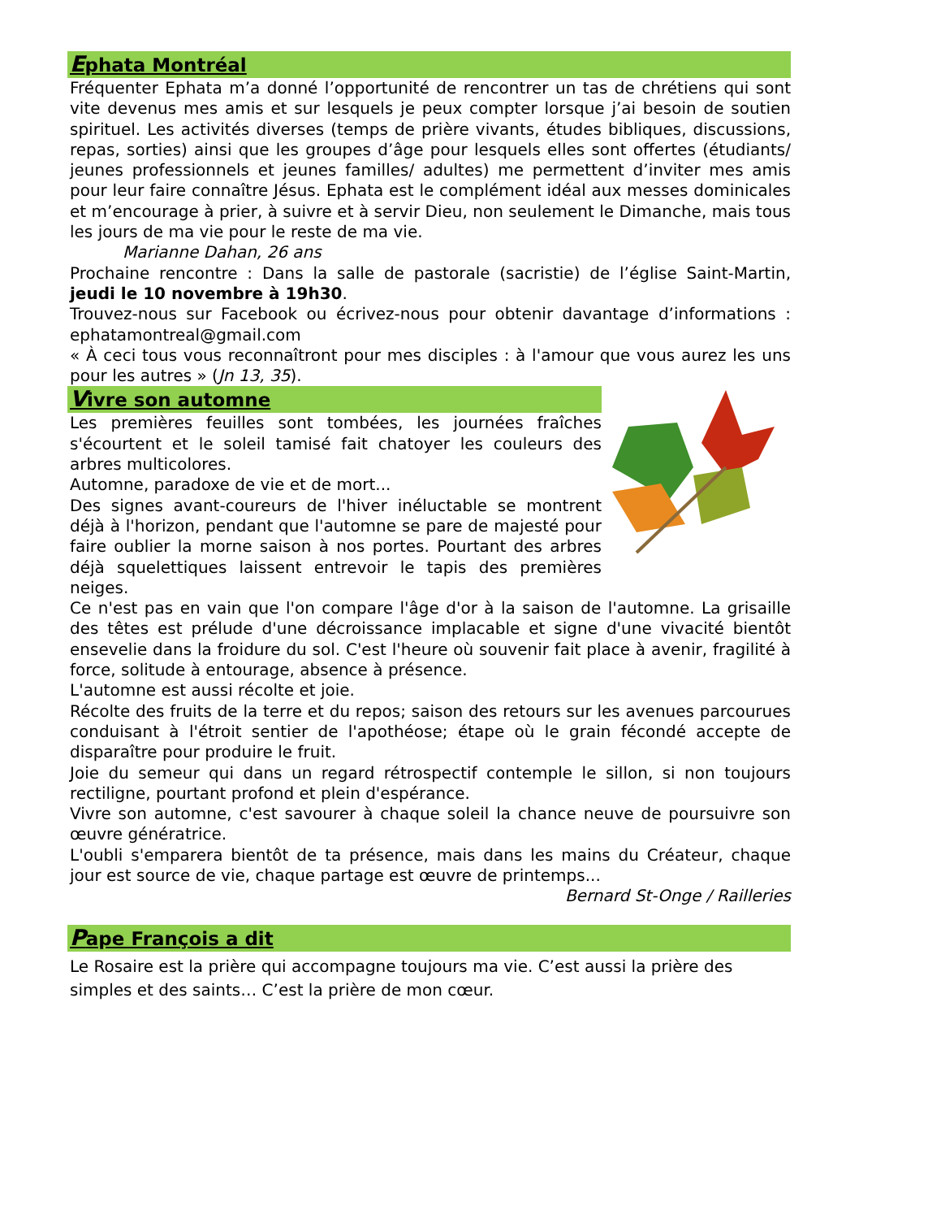Ephata Montréal
Fréquenter Ephata m’a donné l’opportunité de rencontrer un tas de chrétiens qui sont vite devenus mes amis et sur lesquels je peux compter lorsque j’ai besoin de soutien spirituel. Les activités diverses (temps de prière vivants, études bibliques, discussions, repas, sorties) ainsi que les groupes d’âge pour lesquels elles sont offertes (étudiants/ jeunes professionnels et jeunes familles/ adultes) me permettent d’inviter mes amis pour leur faire connaître Jésus. Ephata est le complément idéal aux messes dominicales et m’encourage à prier, à suivre et à servir Dieu, non seulement le Dimanche, mais tous les jours de ma vie pour le reste de ma vie.
Marianne Dahan, 26 ans
Prochaine rencontre : Dans la salle de pastorale (sacristie) de l’église Saint-Martin, jeudi le 10 novembre à 19h30.
Trouvez-nous sur Facebook ou écrivez-nous pour obtenir davantage d’informations : ephatamontreal@gmail.com
« À ceci tous vous reconnaîtront pour mes disciples : à l'amour que vous aurez les uns pour les autres » (Jn 13, 35).
Vivre son automne
Les premières feuilles sont tombées, les journées fraîches s'écourtent et le soleil tamisé fait chatoyer les couleurs des arbres multicolores.
Automne, paradoxe de vie et de mort...
Des signes avant-coureurs de l'hiver inéluctable se montrent déjà à l'horizon, pendant que l'automne se pare de majesté pour faire oublier la morne saison à nos portes. Pourtant des arbres déjà squelettiques laissent entrevoir le tapis des premières neiges.
Ce n'est pas en vain que l'on compare l'âge d'or à la saison de l'automne. La grisaille des têtes est prélude d'une décroissance implacable et signe d'une vivacité bientôt ensevelie dans la froidure du sol. C'est l'heure où souvenir fait place à avenir, fragilité à force, solitude à entourage, absence à présence.
L'automne est aussi récolte et joie.
Récolte des fruits de la terre et du repos; saison des retours sur les avenues parcourues conduisant à l'étroit sentier de l'apothéose; étape où le grain fécondé accepte de disparaître pour produire le fruit.
Joie du semeur qui dans un regard rétrospectif contemple le sillon, si non toujours rectiligne, pourtant profond et plein d'espérance.
Vivre son automne, c'est savourer à chaque soleil la chance neuve de poursuivre son œuvre génératrice.
L'oubli s'emparera bientôt de ta présence, mais dans les mains du Créateur, chaque jour est source de vie, chaque partage est œuvre de printemps...
Bernard St-Onge / Railleries
Pape François a dit
Le Rosaire est la prière qui accompagne toujours ma vie. C’est aussi la prière des simples et des saints… C’est la prière de mon cœur.